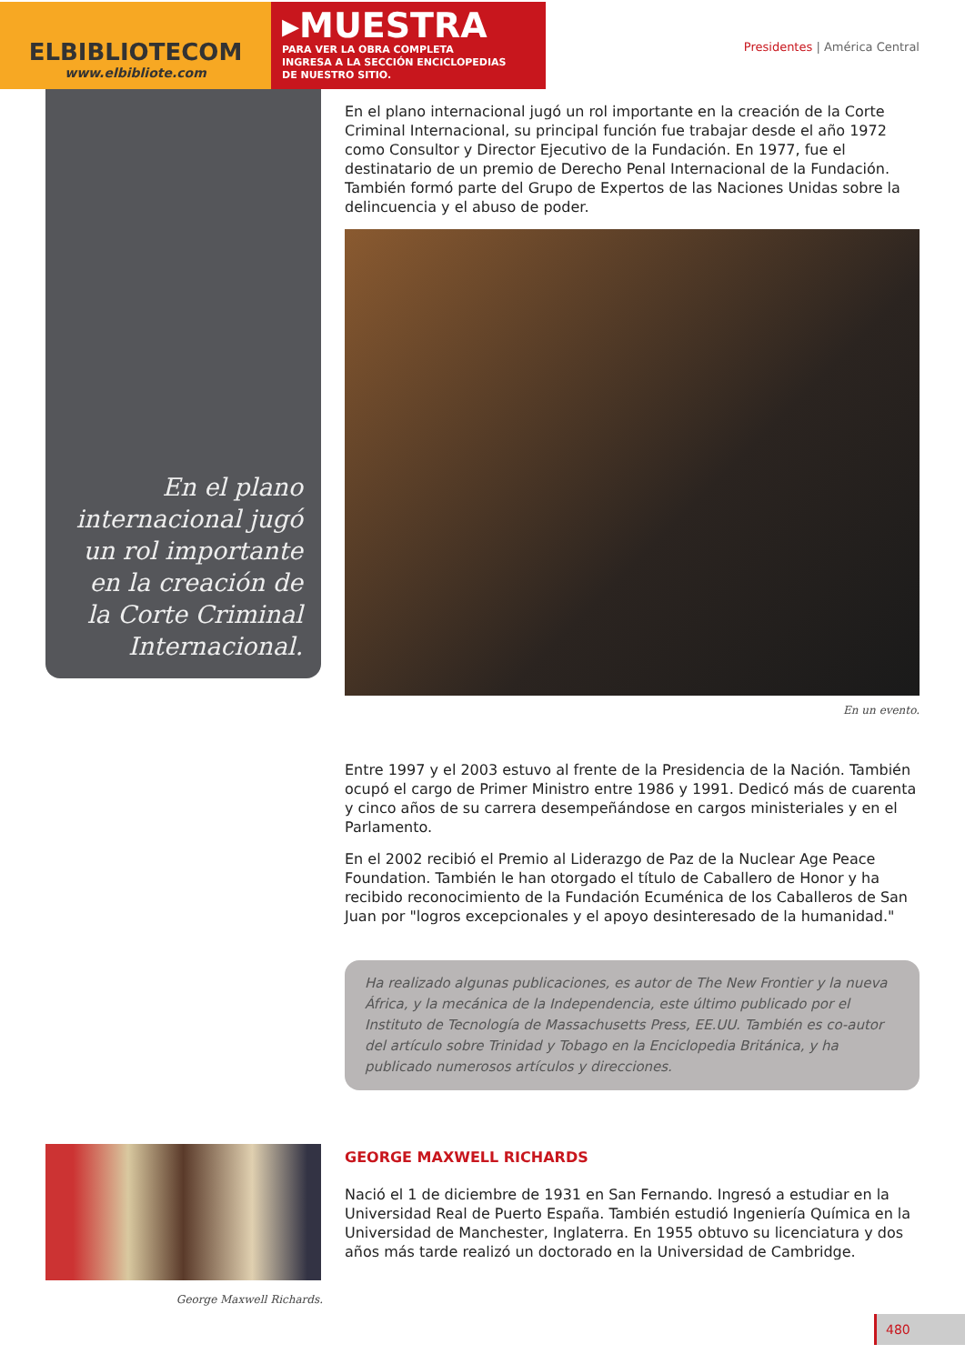ELBIBLIOTECOM
www.elbibliote.com
▸MUESTRA
PARA VER LA OBRA COMPLETA
INGRESA A LA SECCIÓN ENCICLOPEDIAS
DE NUESTRO SITIO.
Presidentes | América Central
En el plano internacional jugó un rol importante en la creación de la Corte Criminal Internacional.
En el plano internacional jugó un rol importante en la creación de la Corte Criminal Internacional, su principal función fue trabajar desde el año 1972 como Consultor y Director Ejecutivo de la Fundación. En 1977, fue el destinatario de un premio de Derecho Penal Internacional de la Fundación. También formó parte del Grupo de Expertos de las Naciones Unidas sobre la delincuencia y el abuso de poder.
En un evento.
Entre 1997 y el 2003 estuvo al frente de la Presidencia de la Nación. También ocupó el cargo de Primer Ministro entre 1986 y 1991. Dedicó más de cuarenta y cinco años de su carrera desempeñándose en cargos ministeriales y en el Parlamento.
En el 2002 recibió el Premio al Liderazgo de Paz de la Nuclear Age Peace Foundation. También le han otorgado el título de Caballero de Honor y ha recibido reconocimiento de la Fundación Ecuménica de los Caballeros de San Juan por "logros excepcionales y el apoyo desinteresado de la humanidad."
Ha realizado algunas publicaciones, es autor de The New Frontier y la nueva África, y la mecánica de la Independencia, este último publicado por el Instituto de Tecnología de Massachusetts Press, EE.UU. También es co-autor del artículo sobre Trinidad y Tobago en la Enciclopedia Británica, y ha publicado numerosos artículos y direcciones.
George Maxwell Richards.
GEORGE MAXWELL RICHARDS
Nació el 1 de diciembre de 1931 en San Fernando. Ingresó a estudiar en la Universidad Real de Puerto España. También estudió Ingeniería Química en la Universidad de Manchester, Inglaterra. En 1955 obtuvo su licenciatura y dos años más tarde realizó un doctorado en la Universidad de Cambridge.
480